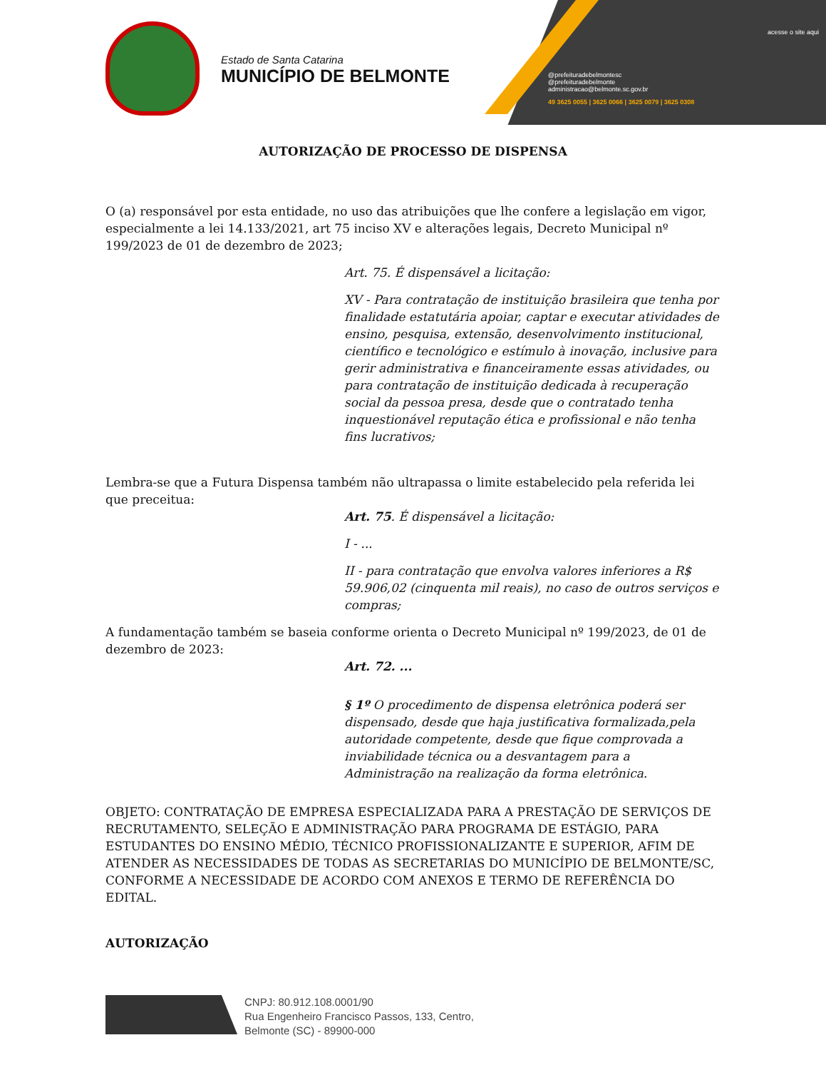Estado de Santa Catarina
MUNICÍPIO DE BELMONTE
acesse o site aqui
@prefeituradebelmontesc
@prefeituradebelmonte
administracao@belmonte.sc.gov.br
49 3625 0055 | 3625 0066 | 3625 0079 | 3625 0308
AUTORIZAÇÃO DE PROCESSO DE DISPENSA
O (a) responsável por esta entidade, no uso das atribuições que lhe confere a legislação em vigor, especialmente a lei 14.133/2021, art 75 inciso XV e alterações legais, Decreto Municipal nº 199/2023 de 01 de dezembro de 2023;
Art. 75. É dispensável a licitação:
XV - Para contratação de instituição brasileira que tenha por finalidade estatutária apoiar, captar e executar atividades de ensino, pesquisa, extensão, desenvolvimento institucional, científico e tecnológico e estímulo à inovação, inclusive para gerir administrativa e financeiramente essas atividades, ou para contratação de instituição dedicada à recuperação social da pessoa presa, desde que o contratado tenha inquestionável reputação ética e profissional e não tenha fins lucrativos;
Lembra-se que a Futura Dispensa também não ultrapassa o limite estabelecido pela referida lei que preceitua:
Art. 75. É dispensável a licitação:
I - ...
II - para contratação que envolva valores inferiores a R$ 59.906,02 (cinquenta mil reais), no caso de outros serviços e compras;
A fundamentação também se baseia conforme orienta o Decreto Municipal nº 199/2023, de 01 de dezembro de 2023:
Art. 72. ...
§ 1º O procedimento de dispensa eletrônica poderá ser dispensado, desde que haja justificativa formalizada,pela autoridade competente, desde que fique comprovada a inviabilidade técnica ou a desvantagem para a Administração na realização da forma eletrônica.
OBJETO: CONTRATAÇÃO DE EMPRESA ESPECIALIZADA PARA A PRESTAÇÃO DE SERVIÇOS DE RECRUTAMENTO, SELEÇÃO E ADMINISTRAÇÃO PARA PROGRAMA DE ESTÁGIO, PARA ESTUDANTES DO ENSINO MÉDIO, TÉCNICO PROFISSIONALIZANTE E SUPERIOR, AFIM DE ATENDER AS NECESSIDADES DE TODAS AS SECRETARIAS DO MUNICÍPIO DE BELMONTE/SC, CONFORME A NECESSIDADE DE ACORDO COM ANEXOS E TERMO DE REFERÊNCIA DO EDITAL.
AUTORIZAÇÃO
CNPJ: 80.912.108.0001/90
Rua Engenheiro Francisco Passos, 133, Centro,
Belmonte (SC) - 89900-000